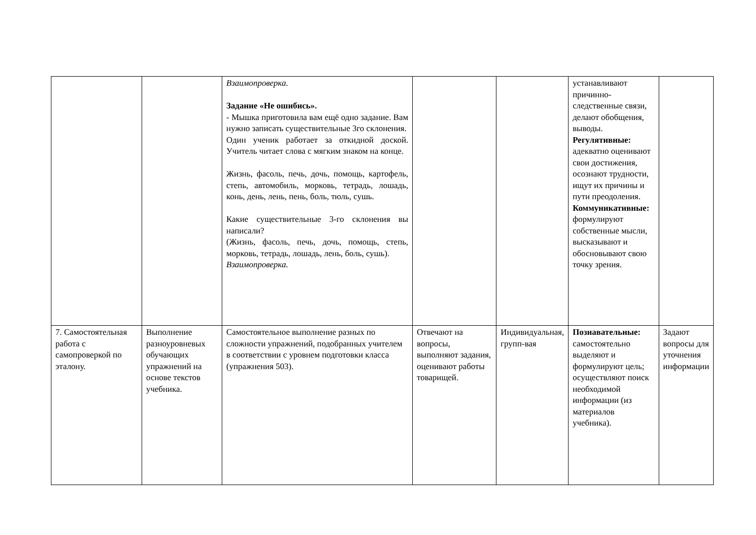| | | Взаимопроверка. Задание «Не ошибись». - Мышка приготовила вам ещё одно задание. Вам нужно записать существительные 3го склонения. Один ученик работает за откидной доской. Учитель читает слова с мягким знаком на конце. Жизнь, фасоль, печь, дочь, помощь, картофель, степь, автомобиль, морковь, тетрадь, лошадь, конь, день, лень, пень, боль, тюль, сушь. Какие существительные 3-го склонения вы написали? (Жизнь, фасоль, печь, дочь, помощь, степь, морковь, тетрадь, лошадь, лень, боль, сушь). Взаимопроверка. | | | устанавливают причинно-следственные связи, делают обобщения, выводы. Регулятивные: адекватно оценивают свои достижения, осознают трудности, ищут их причины и пути преодоления. Коммуникативные: формулируют собственные мысли, высказывают и обосновывают свою точку зрения. | |
| 7. Самостоятельная работа с самопроверкой по эталону. | Выполнение разноуровневых обучающих упражнений на основе текстов учебника. | Самостоятельное выполнение разных по сложности упражнений, подобранных учителем в соответствии с уровнем подготовки класса (упражнения 503). | Отвечают на вопросы, выполняют задания, оценивают работы товарищей. | Индивидуальная, групп-вая | Познавательные: самостоятельно выделяют и формулируют цель; осуществляют поиск необходимой информации (из материалов учебника). | Задают вопросы для уточнения информации |